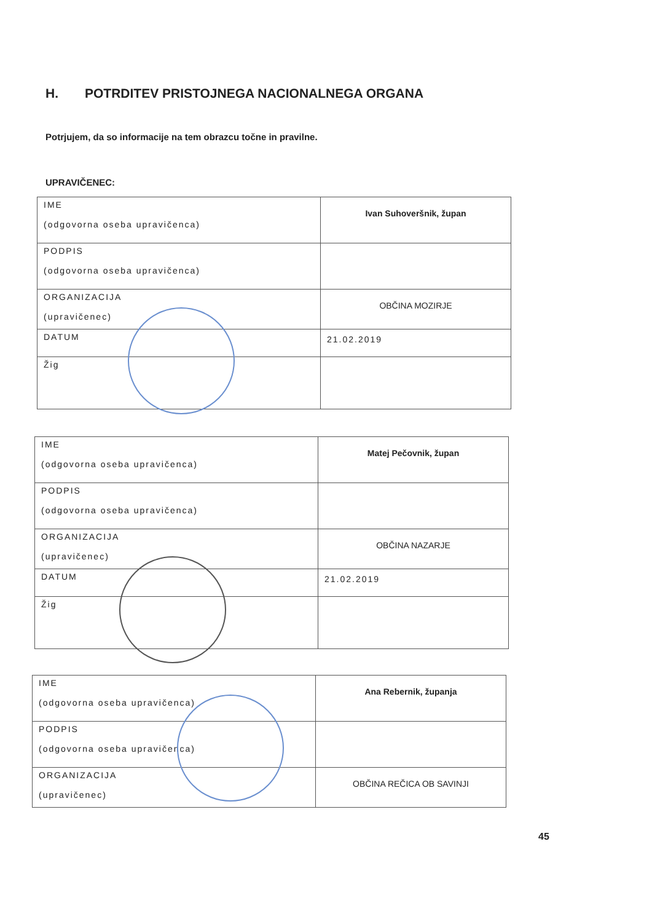H. POTRDITEV PRISTOJNEGA NACIONALNEGA ORGANA
Potrjujem, da so informacije na tem obrazcu točne in pravilne.
UPRAVIČENEC:
| IME (odgovorna oseba upravičenca) | Ivan Suhoveršnik, župan |
| PODPIS (odgovorna oseba upravičenca) | |
| ORGANIZACIJA (upravičenec) | OBČINA MOZIRJE |
| DATUM | 21.02.2019 |
| Žig | |
| IME (odgovorna oseba upravičenca) | Matej Pečovnik, župan |
| PODPIS (odgovorna oseba upravičenca) | |
| ORGANIZACIJA (upravičenec) | OBČINA NAZARJE |
| DATUM | 21.02.2019 |
| Žig | |
| IME (odgovorna oseba upravičenca) | Ana Rebernik, županja |
| PODPIS (odgovorna oseba upravičenca) | |
| ORGANIZACIJA (upravičenec) | OBČINA REČICA OB SAVINJI |
45